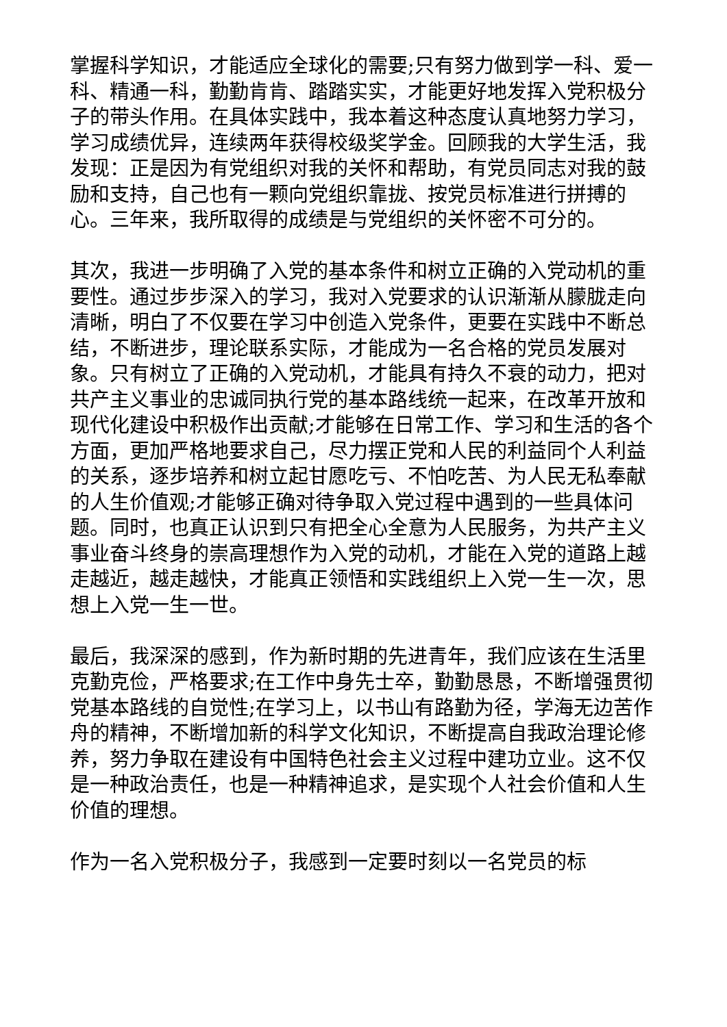掌握科学知识，才能适应全球化的需要;只有努力做到学一科、爱一科、精通一科，勤勤肯肯、踏踏实实，才能更好地发挥入党积极分子的带头作用。在具体实践中，我本着这种态度认真地努力学习，学习成绩优异，连续两年获得校级奖学金。回顾我的大学生活，我发现：正是因为有党组织对我的关怀和帮助，有党员同志对我的鼓励和支持，自己也有一颗向党组织靠拢、按党员标准进行拼搏的心。三年来，我所取得的成绩是与党组织的关怀密不可分的。
其次，我进一步明确了入党的基本条件和树立正确的入党动机的重要性。通过步步深入的学习，我对入党要求的认识渐渐从朦胧走向清晰，明白了不仅要在学习中创造入党条件，更要在实践中不断总结，不断进步，理论联系实际，才能成为一名合格的党员发展对象。只有树立了正确的入党动机，才能具有持久不衰的动力，把对共产主义事业的忠诚同执行党的基本路线统一起来，在改革开放和现代化建设中积极作出贡献;才能够在日常工作、学习和生活的各个方面，更加严格地要求自己，尽力摆正党和人民的利益同个人利益的关系，逐步培养和树立起甘愿吃亏、不怕吃苦、为人民无私奉献的人生价值观;才能够正确对待争取入党过程中遇到的一些具体问题。同时，也真正认识到只有把全心全意为人民服务，为共产主义事业奋斗终身的崇高理想作为入党的动机，才能在入党的道路上越走越近，越走越快，才能真正领悟和实践组织上入党一生一次，思想上入党一生一世。
最后，我深深的感到，作为新时期的先进青年，我们应该在生活里克勤克俭，严格要求;在工作中身先士卒，勤勤恳恳，不断增强贯彻党基本路线的自觉性;在学习上，以书山有路勤为径，学海无边苦作舟的精神，不断增加新的科学文化知识，不断提高自我政治理论修养，努力争取在建设有中国特色社会主义过程中建功立业。这不仅是一种政治责任，也是一种精神追求，是实现个人社会价值和人生价值的理想。
作为一名入党积极分子，我感到一定要时刻以一名党员的标